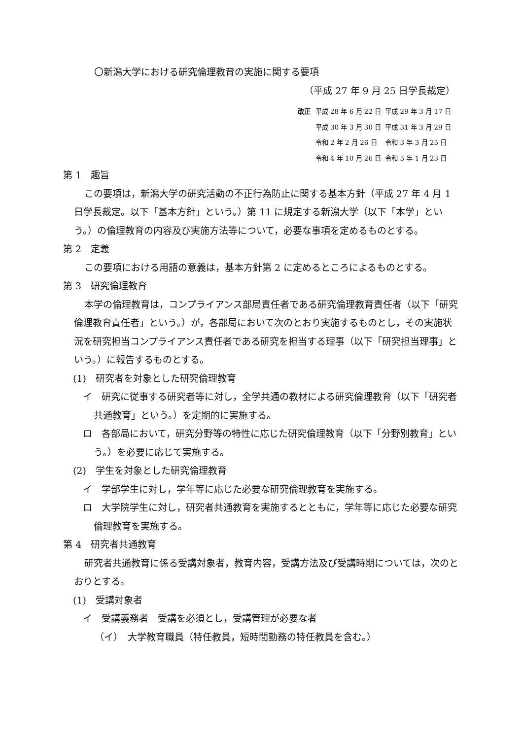〇新潟大学における研究倫理教育の実施に関する要項
（平成 27 年 9 月 25 日学長裁定）
改正
| 平成 28 年 6 月 22 日 | 平成 29 年 3 月 17 日 |
| 平成 30 年 3 月 30 日 | 平成 31 年 3 月 29 日 |
| 令和 2 年 2 月 26 日 | 令和 3 年 3 月 25 日 |
| 令和 4 年 10 月 26 日 | 令和 5 年 1 月 23 日 |
第 1　趣旨
この要項は，新潟大学の研究活動の不正行為防止に関する基本方針（平成 27 年 4 月 1 日学長裁定。以下「基本方針」という。）第 11 に規定する新潟大学（以下「本学」という。）の倫理教育の内容及び実施方法等について，必要な事項を定めるものとする。
第 2　定義
この要項における用語の意義は，基本方針第 2 に定めるところによるものとする。
第 3　研究倫理教育
本学の倫理教育は，コンプライアンス部局責任者である研究倫理教育責任者（以下「研究倫理教育責任者」という。）が，各部局において次のとおり実施するものとし，その実施状況を研究担当コンプライアンス責任者である研究を担当する理事（以下「研究担当理事」という。）に報告するものとする。
(1)　研究者を対象とした研究倫理教育
イ　研究に従事する研究者等に対し，全学共通の教材による研究倫理教育（以下「研究者共通教育」という。）を定期的に実施する。
ロ　各部局において，研究分野等の特性に応じた研究倫理教育（以下「分野別教育」という。）を必要に応じて実施する。
(2)　学生を対象とした研究倫理教育
イ　学部学生に対し，学年等に応じた必要な研究倫理教育を実施する。
ロ　大学院学生に対し，研究者共通教育を実施するとともに，学年等に応じた必要な研究倫理教育を実施する。
第 4　研究者共通教育
研究者共通教育に係る受講対象者，教育内容，受講方法及び受講時期については，次のとおりとする。
(1)　受講対象者
イ　受講義務者　受講を必須とし，受講管理が必要な者
（イ）　大学教育職員（特任教員，短時間勤務の特任教員を含む。）